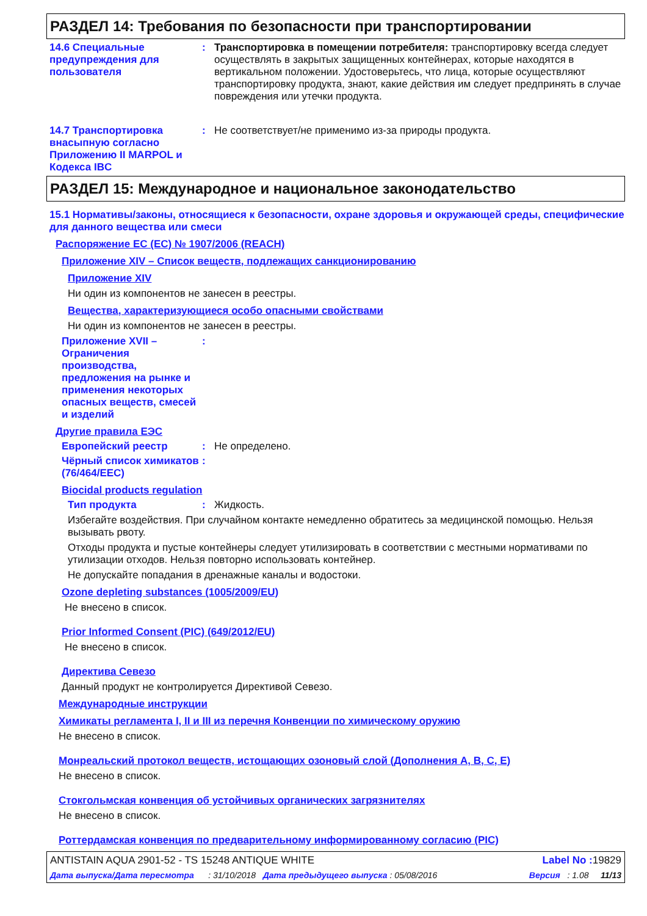РАЗДЕЛ 14: Требования по безопасности при транспортировании
14.6 Специальные предупреждения для пользователя
: Транспортировка в помещении потребителя: транспортировку всегда следует осуществлять в закрытых защищенных контейнерах, которые находятся в вертикальном положении. Удостоверьтесь, что лица, которые осуществляют транспортировку продукта, знают, какие действия им следует предпринять в случае повреждения или утечки продукта.
14.7 Транспортировка внасыпную согласно Приложению II MARPOL и Кодекса IBC
: Не соответствует/не применимо из-за природы продукта.
РАЗДЕЛ 15: Международное и национальное законодательство
15.1 Нормативы/законы, относящиеся к безопасности, охране здоровья и окружающей среды, специфические для данного вещества или смеси
Распоряжение ЕС (EC) № 1907/2006 (REACH)
Приложение XIV – Список веществ, подлежащих санкционированию
Приложение XIV
Ни один из компонентов не занесен в реестры.
Вещества, характеризующиеся особо опасными свойствами
Ни один из компонентов не занесен в реестры.
Приложение XVII – Ограничения производства, предложения на рынке и применения некоторых опасных веществ, смесей и изделий
:
Другие правила ЕЭС
Европейский реестр : Не определено.
Чёрный список химикатов (76/464/EEC)
:
Biocidal products regulation
Тип продукта : Жидкость.
Избегайте воздействия. При случайном контакте немедленно обратитесь за медицинской помощью. Нельзя вызывать рвоту.
Отходы продукта и пустые контейнеры следует утилизировать в соответствии с местными нормативами по утилизации отходов. Нельзя повторно использовать контейнер.
Не допускайте попадания в дренажные каналы и водостоки.
Ozone depleting substances (1005/2009/EU)
Не внесено в список.
Prior Informed Consent (PIC) (649/2012/EU)
Не внесено в список.
Директива Севезо
Данный продукт не контролируется Директивой Севезо.
Международные инструкции
Химикаты регламента I, II и III из перечня Конвенции по химическому оружию
Не внесено в список.
Монреальский протокол веществ, истощающих озоновый слой (Дополнения A, B, C, E)
Не внесено в список.
Стокгольмская конвенция об устойчивых органических загрязнителях
Не внесено в список.
Роттердамская конвенция по предварительному информированному согласию (PIC)
ANTISTAIN AQUA 2901-52 - TS 15248 ANTIQUE WHITE Label No : 19829
Дата выпуска/Дата пересмотра : 31/10/2018 Дата предыдущего выпуска : 05/08/2016 Версия : 1.08 11/13